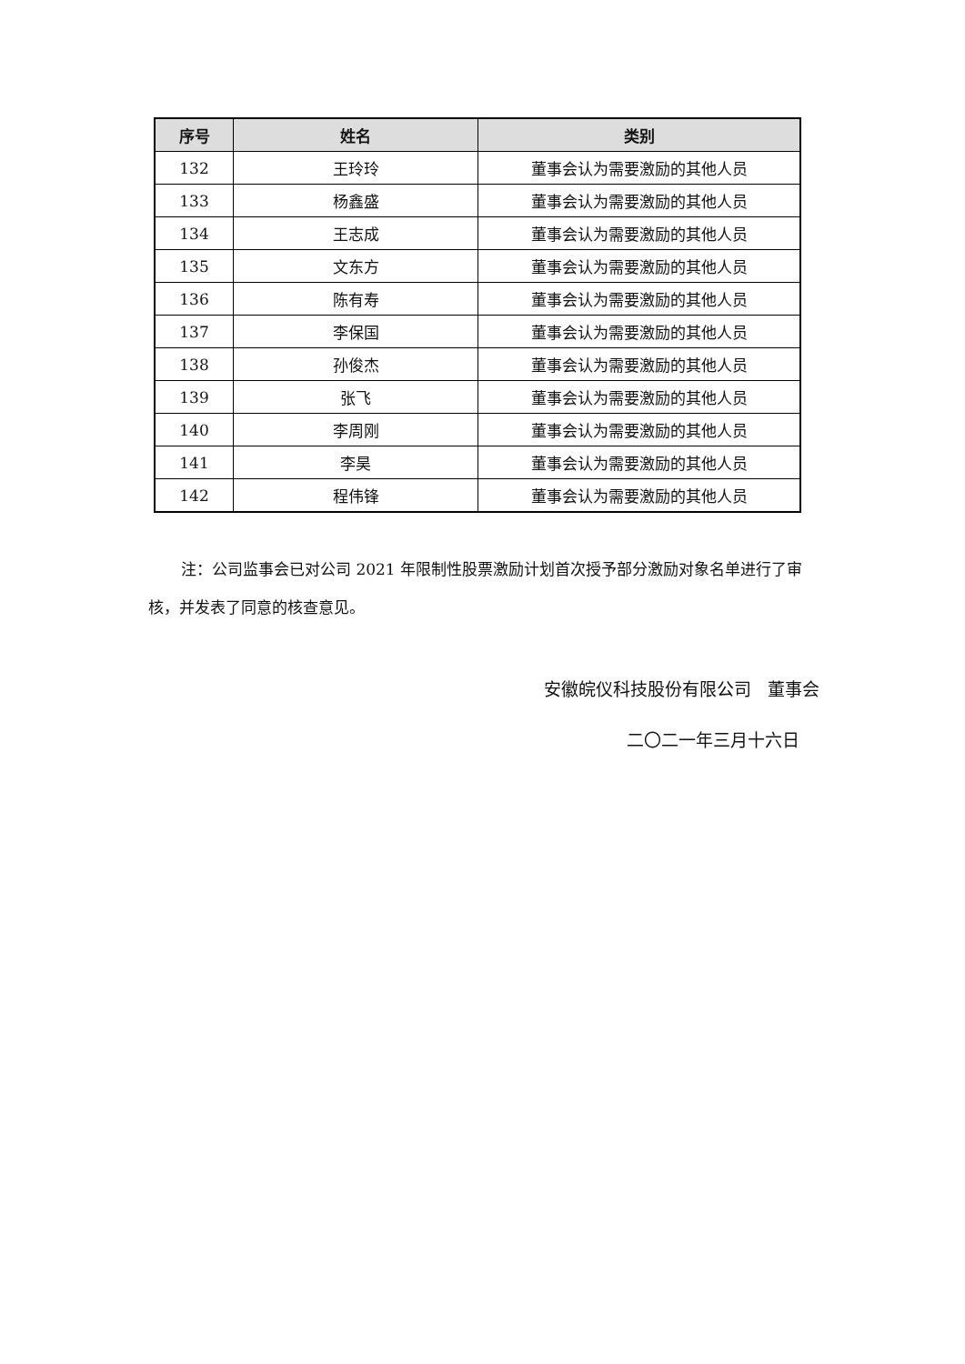| 序号 | 姓名 | 类别 |
| --- | --- | --- |
| 132 | 王玲玲 | 董事会认为需要激励的其他人员 |
| 133 | 杨鑫盛 | 董事会认为需要激励的其他人员 |
| 134 | 王志成 | 董事会认为需要激励的其他人员 |
| 135 | 文东方 | 董事会认为需要激励的其他人员 |
| 136 | 陈有寿 | 董事会认为需要激励的其他人员 |
| 137 | 李保国 | 董事会认为需要激励的其他人员 |
| 138 | 孙俊杰 | 董事会认为需要激励的其他人员 |
| 139 | 张飞 | 董事会认为需要激励的其他人员 |
| 140 | 李周刚 | 董事会认为需要激励的其他人员 |
| 141 | 李昊 | 董事会认为需要激励的其他人员 |
| 142 | 程伟锋 | 董事会认为需要激励的其他人员 |
注：公司监事会已对公司 2021 年限制性股票激励计划首次授予部分激励对象名单进行了审核，并发表了同意的核查意见。
安徽皖仪科技股份有限公司 董事会
二〇二一年三月十六日